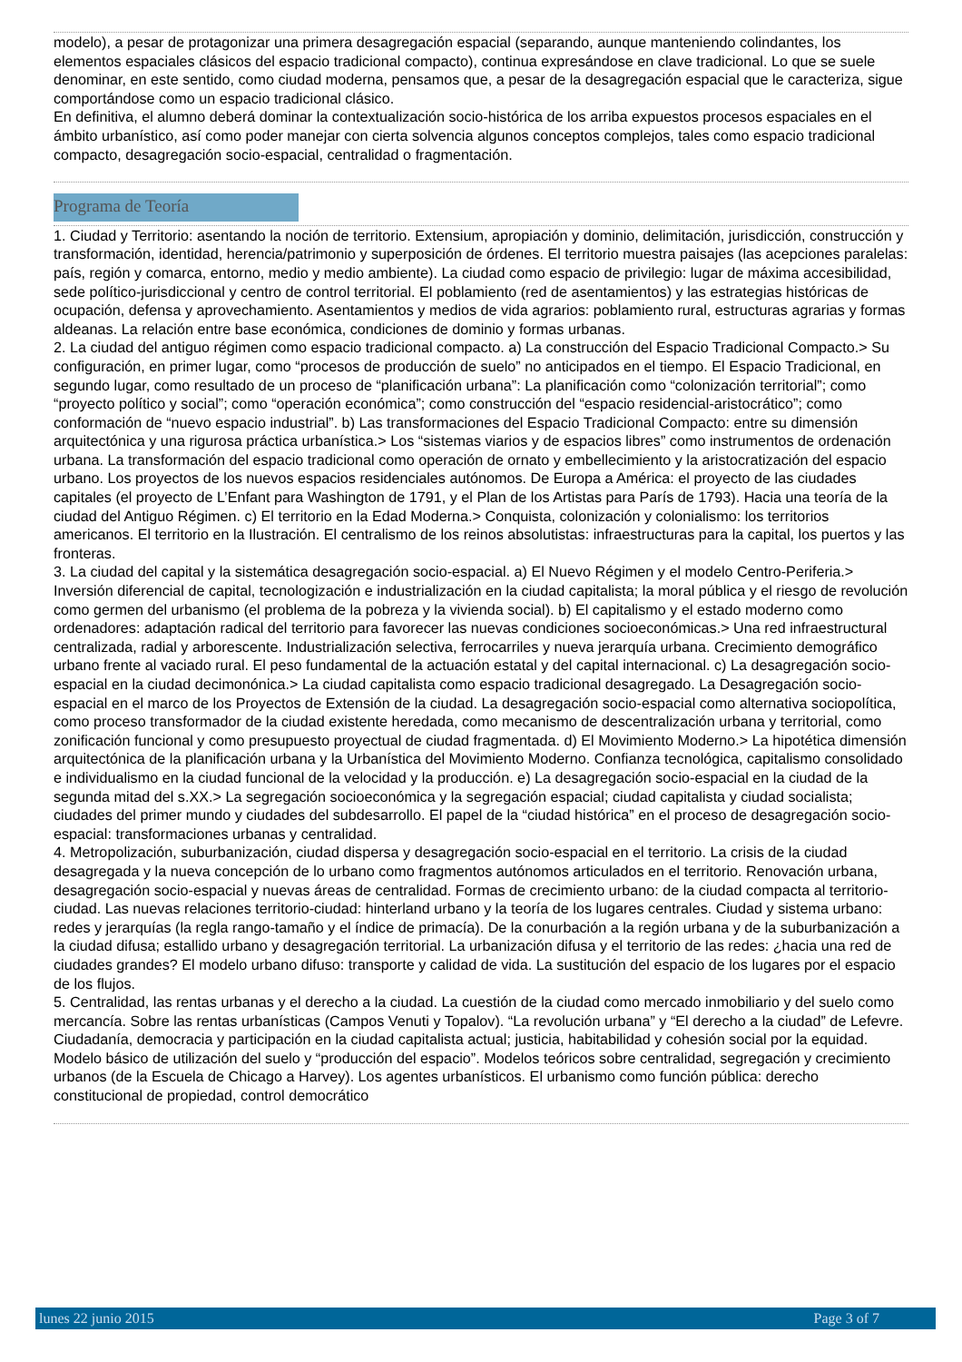modelo), a pesar de protagonizar una primera desagregación espacial (separando, aunque manteniendo colindantes, los elementos espaciales clásicos del espacio tradicional compacto), continua expresándose en clave tradicional. Lo que se suele denominar, en este sentido, como ciudad moderna, pensamos que, a pesar de la desagregación espacial que le caracteriza, sigue comportándose como un espacio tradicional clásico.
En definitiva, el alumno deberá dominar la contextualización socio-histórica de los arriba expuestos procesos espaciales en el ámbito urbanístico, así como poder manejar con cierta solvencia algunos conceptos complejos, tales como espacio tradicional compacto, desagregación socio-espacial, centralidad o fragmentación.
Programa de Teoría
1. Ciudad y Territorio: asentando la noción de territorio. Extensium, apropiación y dominio, delimitación, jurisdicción, construcción y transformación, identidad, herencia/patrimonio y superposición de órdenes. El territorio muestra paisajes (las acepciones paralelas: país, región y comarca, entorno, medio y medio ambiente). La ciudad como espacio de privilegio: lugar de máxima accesibilidad, sede político-jurisdiccional y centro de control territorial. El poblamiento (red de asentamientos) y las estrategias históricas de ocupación, defensa y aprovechamiento. Asentamientos y medios de vida agrarios: poblamiento rural, estructuras agrarias y formas aldeanas. La relación entre base económica, condiciones de dominio y formas urbanas.
2. La ciudad del antiguo régimen como espacio tradicional compacto. a) La construcción del Espacio Tradicional Compacto.> Su configuración, en primer lugar, como “procesos de producción de suelo” no anticipados en el tiempo. El Espacio Tradicional, en segundo lugar, como resultado de un proceso de “planificación urbana”: La planificación como “colonización territorial”; como “proyecto político y social”; como “operación económica”; como construcción del “espacio residencial-aristocrático”; como conformación de “nuevo espacio industrial”. b) Las transformaciones del Espacio Tradicional Compacto: entre su dimensión arquitectónica y una rigurosa práctica urbanística.> Los “sistemas viarios y de espacios libres” como instrumentos de ordenación urbana. La transformación del espacio tradicional como operación de ornato y embellecimiento y la aristocratización del espacio urbano. Los proyectos de los nuevos espacios residenciales autónomos. De Europa a América: el proyecto de las ciudades capitales (el proyecto de L’Enfant para Washington de 1791, y el Plan de los Artistas para París de 1793). Hacia una teoría de la ciudad del Antiguo Régimen. c) El territorio en la Edad Moderna.> Conquista, colonización y colonialismo: los territorios americanos. El territorio en la Ilustración. El centralismo de los reinos absolutistas: infraestructuras para la capital, los puertos y las fronteras.
3. La ciudad del capital y la sistemática desagregación socio-espacial. a) El Nuevo Régimen y el modelo Centro-Periferia.> Inversión diferencial de capital, tecnologización e industrialización en la ciudad capitalista; la moral pública y el riesgo de revolución como germen del urbanismo (el problema de la pobreza y la vivienda social). b) El capitalismo y el estado moderno como ordenadores: adaptación radical del territorio para favorecer las nuevas condiciones socioeconómicas.> Una red infraestructural centralizada, radial y arborescente. Industrialización selectiva, ferrocarriles y nueva jerarquía urbana. Crecimiento demográfico urbano frente al vaciado rural. El peso fundamental de la actuación estatal y del capital internacional. c) La desagregación socio-espacial en la ciudad decimonónica.> La ciudad capitalista como espacio tradicional desagregado. La Desagregación socio-espacial en el marco de los Proyectos de Extensión de la ciudad. La desagregación socio-espacial como alternativa sociopolítica, como proceso transformador de la ciudad existente heredada, como mecanismo de descentralización urbana y territorial, como zonificación funcional y como presupuesto proyectual de ciudad fragmentada. d) El Movimiento Moderno.> La hipotética dimensión arquitectónica de la planificación urbana y la Urbanística del Movimiento Moderno. Confianza tecnológica, capitalismo consolidado e individualismo en la ciudad funcional de la velocidad y la producción. e) La desagregación socio-espacial en la ciudad de la segunda mitad del s.XX.> La segregación socioeconómica y la segregación espacial; ciudad capitalista y ciudad socialista; ciudades del primer mundo y ciudades del subdesarrollo. El papel de la “ciudad histórica” en el proceso de desagregación socio-espacial: transformaciones urbanas y centralidad.
4. Metropolización, suburbanización, ciudad dispersa y desagregación socio-espacial en el territorio. La crisis de la ciudad desagregada y la nueva concepción de lo urbano como fragmentos autónomos articulados en el territorio. Renovación urbana, desagregación socio-espacial y nuevas áreas de centralidad. Formas de crecimiento urbano: de la ciudad compacta al territorio-ciudad. Las nuevas relaciones territorio-ciudad: hinterland urbano y la teoría de los lugares centrales. Ciudad y sistema urbano: redes y jerarquías (la regla rango-tamaño y el índice de primacía). De la conurbación a la región urbana y de la suburbanización a la ciudad difusa; estallido urbano y desagregación territorial. La urbanización difusa y el territorio de las redes: ¿hacia una red de ciudades grandes? El modelo urbano difuso: transporte y calidad de vida. La sustitución del espacio de los lugares por el espacio de los flujos.
5. Centralidad, las rentas urbanas y el derecho a la ciudad. La cuestión de la ciudad como mercado inmobiliario y del suelo como mercancía. Sobre las rentas urbanísticas (Campos Venuti y Topalov). “La revolución urbana” y “El derecho a la ciudad” de Lefevre. Ciudadanía, democracia y participación en la ciudad capitalista actual; justicia, habitabilidad y cohesión social por la equidad. Modelo básico de utilización del suelo y “producción del espacio”. Modelos teóricos sobre centralidad, segregación y crecimiento urbanos (de la Escuela de Chicago a Harvey). Los agentes urbanísticos. El urbanismo como función pública: derecho constitucional de propiedad, control democrático
lunes 22 junio 2015 Page 3 of 7